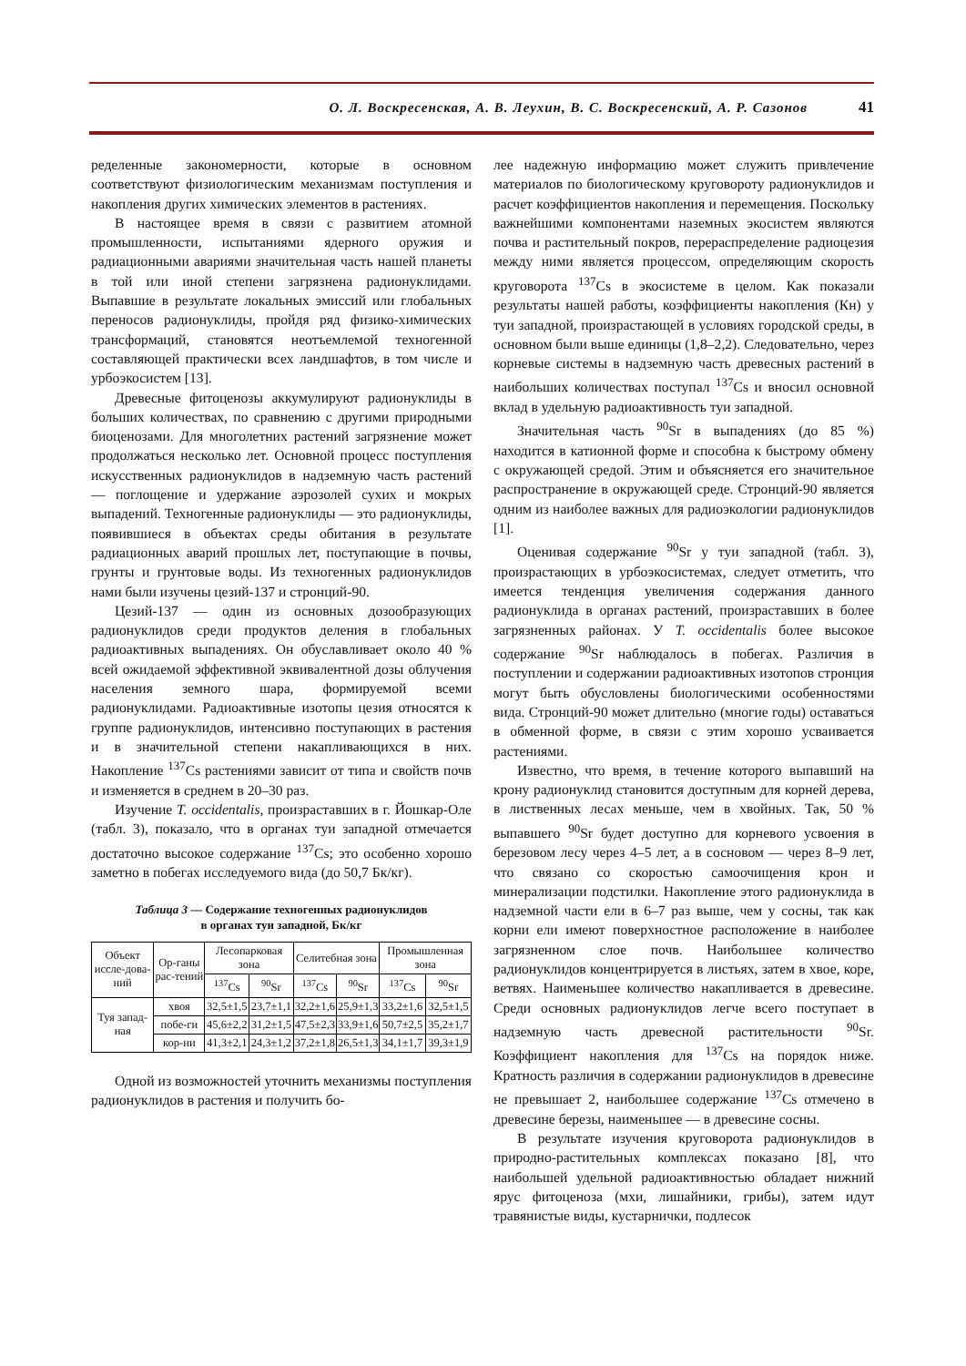О. Л. Воскресенская, А. В. Леухин, В. С. Воскресенский, А. Р. Сазонов 41
ределенные закономерности, которые в основном соответствуют физиологическим механизмам поступления и накопления других химических элементов в растениях.
В настоящее время в связи с развитием атомной промышленности, испытаниями ядерного оружия и радиационными авариями значительная часть нашей планеты в той или иной степени загрязнена радионуклидами. Выпавшие в результате локальных эмиссий или глобальных переносов радионуклиды, пройдя ряд физико-химических трансформаций, становятся неотъемлемой техногенной составляющей практически всех ландшафтов, в том числе и урбоэкосистем [13].
Древесные фитоценозы аккумулируют радионуклиды в больших количествах, по сравнению с другими природными биоценозами. Для многолетних растений загрязнение может продолжаться несколько лет. Основной процесс поступления искусственных радионуклидов в надземную часть растений — поглощение и удержание аэрозолей сухих и мокрых выпадений. Техногенные радионуклиды — это радионуклиды, появившиеся в объектах среды обитания в результате радиационных аварий прошлых лет, поступающие в почвы, грунты и грунтовые воды. Из техногенных радионуклидов нами были изучены цезий-137 и стронций-90.
Цезий-137 — один из основных дозообразующих радионуклидов среди продуктов деления в глобальных радиоактивных выпадениях. Он обуславливает около 40 % всей ожидаемой эффективной эквивалентной дозы облучения населения земного шара, формируемой всеми радионуклидами. Радиоактивные изотопы цезия относятся к группе радионуклидов, интенсивно поступающих в растения и в значительной степени накапливающихся в них. Накопление <sup>137</sup>Cs растениями зависит от типа и свойств почв и изменяется в среднем в 20–30 раз.
Изучение T. occidentalis, произраставших в г. Йошкар-Оле (табл. 3), показало, что в органах туи западной отмечается достаточно высокое содержание <sup>137</sup>Cs; это особенно хорошо заметно в побегах исследуемого вида (до 50,7 Бк/кг).
Таблица 3 — Содержание техногенных радионуклидов
в органах туи западной, Бк/кг
| Объект иссле-дова-ний | Ор-ганы рас-тений | Лесопарковая зона | | Селитебная зона | | Промышленная зона | |
| --- | --- | --- | --- | --- | --- | --- | --- |
| | | <sup>137</sup>Cs | <sup>90</sup>Sr | <sup>137</sup>Cs | <sup>90</sup>Sr | <sup>137</sup>Cs | <sup>90</sup>Sr |
| Туя запад-ная | хвоя | 32,5±1,5 | 23,7±1,1 | 32,2±1,6 | 25,9±1,3 | 33,2±1,6 | 32,5±1,5 |
| | побе-ги | 45,6±2,2 | 31,2±1,5 | 47,5±2,3 | 33,9±1,6 | 50,7±2,5 | 35,2±1,7 |
| | кор-ни | 41,3±2,1 | 24,3±1,2 | 37,2±1,8 | 26,5±1,3 | 34,1±1,7 | 39,3±1,9 |
Одной из возможностей уточнить механизмы поступления радионуклидов в растения и получить бо-
лее надежную информацию может служить привлечение материалов по биологическому круговороту радионуклидов и расчет коэффициентов накопления и перемещения. Поскольку важнейшими компонентами наземных экосистем являются почва и растительный покров, перераспределение радиоцезия между ними является процессом, определяющим скорость круговорота <sup>137</sup>Cs в экосистеме в целом. Как показали результаты нашей работы, коэффициенты накопления (Кн) у туи западной, произрастающей в условиях городской среды, в основном были выше единицы (1,8–2,2). Следовательно, через корневые системы в надземную часть древесных растений в наибольших количествах поступал <sup>137</sup>Cs и вносил основной вклад в удельную радиоактивность туи западной.
Значительная часть <sup>90</sup>Sr в выпадениях (до 85 %) находится в катионной форме и способна к быстрому обмену с окружающей средой. Этим и объясняется его значительное распространение в окружающей среде. Стронций-90 является одним из наиболее важных для радиоэкологии радионуклидов [1].
Оценивая содержание <sup>90</sup>Sr у туи западной (табл. 3), произрастающих в урбоэкосистемах, следует отметить, что имеется тенденция увеличения содержания данного радионуклида в органах растений, произраставших в более загрязненных районах. У T. occidentalis более высокое содержание <sup>90</sup>Sr наблюдалось в побегах. Различия в поступлении и содержании радиоактивных изотопов стронция могут быть обусловлены биологическими особенностями вида. Стронций-90 может длительно (многие годы) оставаться в обменной форме, в связи с этим хорошо усваивается растениями.
Известно, что время, в течение которого выпавший на крону радионуклид становится доступным для корней дерева, в лиственных лесах меньше, чем в хвойных. Так, 50 % выпавшего <sup>90</sup>Sr будет доступно для корневого усвоения в березовом лесу через 4–5 лет, а в сосновом — через 8–9 лет, что связано со скоростью самоочищения крон и минерализации подстилки. Накопление этого радионуклида в надземной части ели в 6–7 раз выше, чем у сосны, так как корни ели имеют поверхностное расположение в наиболее загрязненном слое почв. Наибольшее количество радионуклидов концентрируется в листьях, затем в хвое, коре, ветвях. Наименьшее количество накапливается в древесине. Среди основных радионуклидов легче всего поступает в надземную часть древесной растительности <sup>90</sup>Sr. Коэффициент накопления для <sup>137</sup>Cs на порядок ниже. Кратность различия в содержании радионуклидов в древесине не превышает 2, наибольшее содержание <sup>137</sup>Cs отмечено в древесине березы, наименьшее — в древесине сосны.
В результате изучения круговорота радионуклидов в природно-растительных комплексах показано [8], что наибольшей удельной радиоактивностью обладает нижний ярус фитоценоза (мхи, лишайники, грибы), затем идут травянистые виды, кустарнички, подлесок